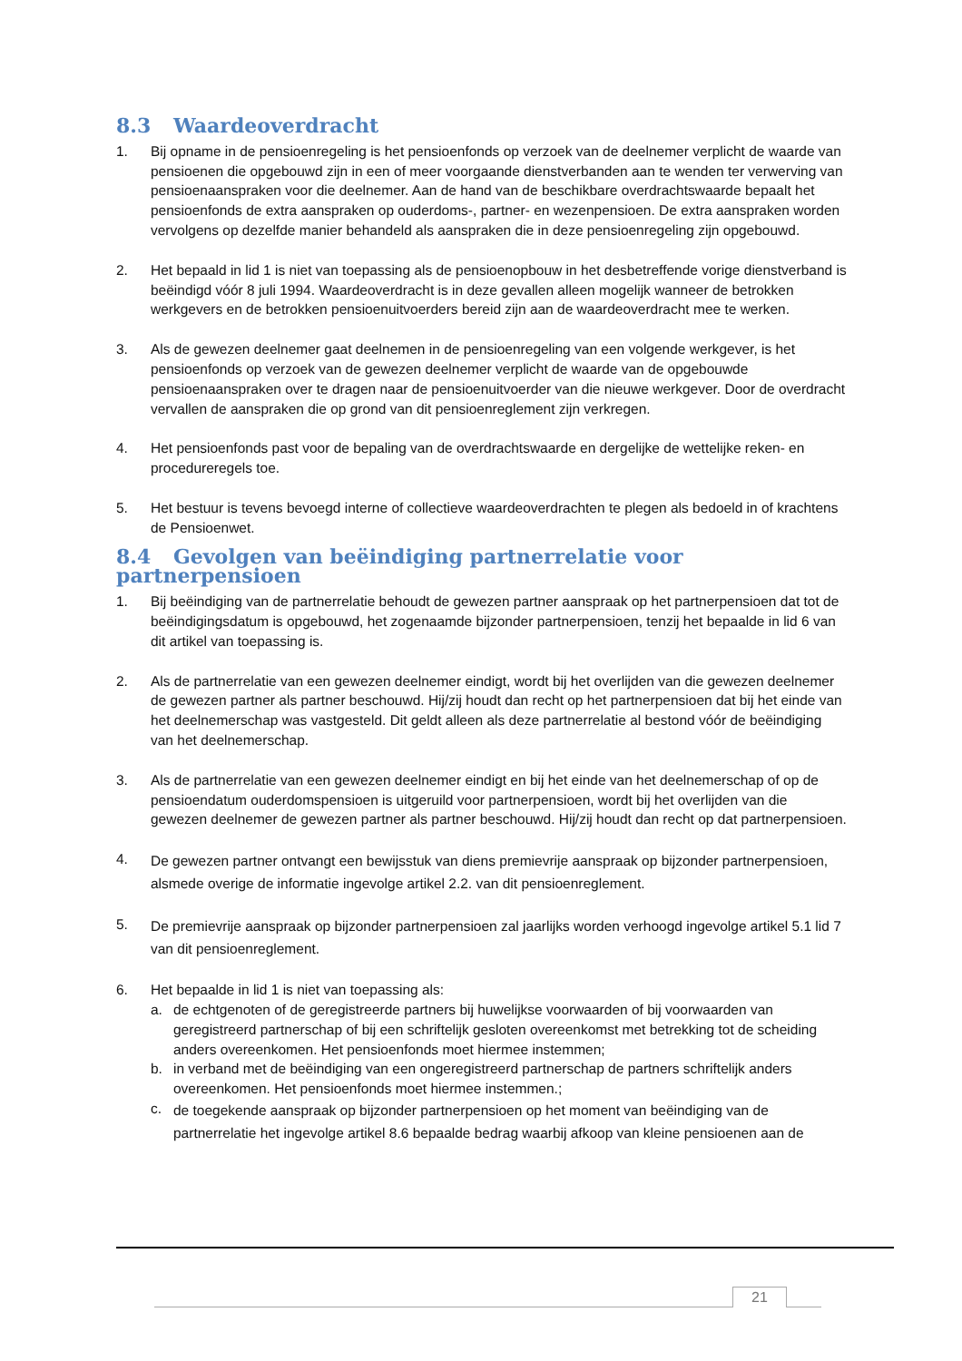8.3 Waardeoverdracht
1. Bij opname in de pensioenregeling is het pensioenfonds op verzoek van de deelnemer verplicht de waarde van pensioenen die opgebouwd zijn in een of meer voorgaande dienstverbanden aan te wenden ter verwerving van pensioenaanspraken voor die deelnemer. Aan de hand van de beschikbare overdrachtswaarde bepaalt het pensioenfonds de extra aanspraken op ouderdoms-, partner- en wezenpensioen. De extra aanspraken worden vervolgens op dezelfde manier behandeld als aanspraken die in deze pensioenregeling zijn opgebouwd.
2. Het bepaald in lid 1 is niet van toepassing als de pensioenopbouw in het desbetreffende vorige dienstverband is beëindigd vóór 8 juli 1994. Waardeoverdracht is in deze gevallen alleen mogelijk wanneer de betrokken werkgevers en de betrokken pensioenuitvoerders bereid zijn aan de waardeoverdracht mee te werken.
3. Als de gewezen deelnemer gaat deelnemen in de pensioenregeling van een volgende werkgever, is het pensioenfonds op verzoek van de gewezen deelnemer verplicht de waarde van de opgebouwde pensioenaanspraken over te dragen naar de pensioenuitvoerder van die nieuwe werkgever. Door de overdracht vervallen de aanspraken die op grond van dit pensioenreglement zijn verkregen.
4. Het pensioenfonds past voor de bepaling van de overdrachtswaarde en dergelijke de wettelijke reken- en procedureregels toe.
5. Het bestuur is tevens bevoegd interne of collectieve waardeoverdrachten te plegen als bedoeld in of krachtens de Pensioenwet.
8.4 Gevolgen van beëindiging partnerrelatie voor partnerpensioen
1. Bij beëindiging van de partnerrelatie behoudt de gewezen partner aanspraak op het partnerpensioen dat tot de beëindigingsdatum is opgebouwd, het zogenaamde bijzonder partnerpensioen, tenzij het bepaalde in lid 6 van dit artikel van toepassing is.
2. Als de partnerrelatie van een gewezen deelnemer eindigt, wordt bij het overlijden van die gewezen deelnemer de gewezen partner als partner beschouwd. Hij/zij houdt dan recht op het partnerpensioen dat bij het einde van het deelnemerschap was vastgesteld. Dit geldt alleen als deze partnerrelatie al bestond vóór de beëindiging van het deelnemerschap.
3. Als de partnerrelatie van een gewezen deelnemer eindigt en bij het einde van het deelnemerschap of op de pensioendatum ouderdomspensioen is uitgeruild voor partnerpensioen, wordt bij het overlijden van die gewezen deelnemer de gewezen partner als partner beschouwd. Hij/zij houdt dan recht op dat partnerpensioen.
4.
De gewezen partner ontvangt een bewijsstuk van diens premievrije aanspraak op bijzonder partnerpensioen, alsmede overige de informatie ingevolge artikel 2.2. van dit pensioenreglement.
5.
De premievrije aanspraak op bijzonder partnerpensioen zal jaarlijks worden verhoogd ingevolge artikel 5.1 lid 7 van dit pensioenreglement.
6. Het bepaalde in lid 1 is niet van toepassing als:
a. de echtgenoten of de geregistreerde partners bij huwelijkse voorwaarden of bij voorwaarden van geregistreerd partnerschap of bij een schriftelijk gesloten overeenkomst met betrekking tot de scheiding anders overeenkomen. Het pensioenfonds moet hiermee instemmen;
b. in verband met de beëindiging van een ongeregistreerd partnerschap de partners schriftelijk anders overeenkomen. Het pensioenfonds moet hiermee instemmen.;
c.
de toegekende aanspraak op bijzonder partnerpensioen op het moment van beëindiging van de partnerrelatie het ingevolge artikel 8.6 bepaalde bedrag waarbij afkoop van kleine pensioenen aan de
21